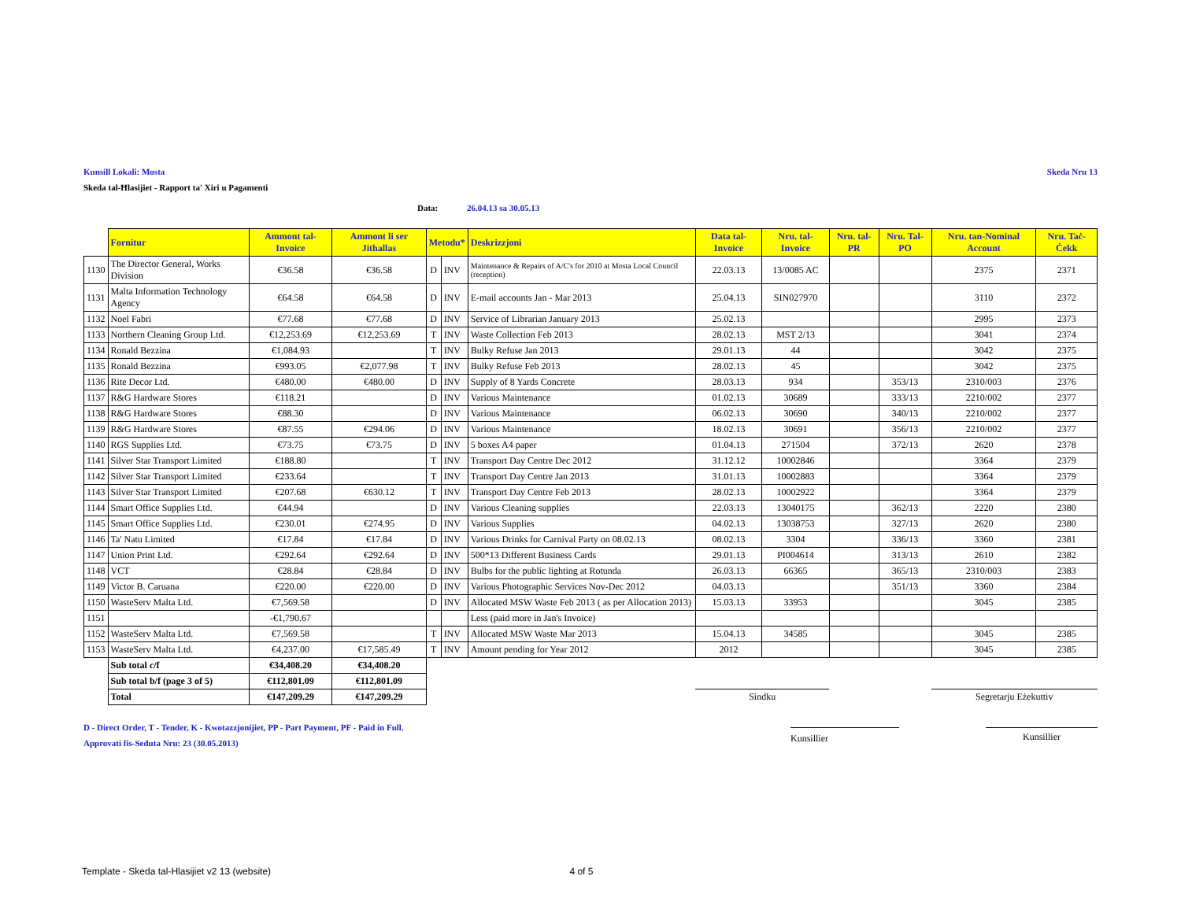Kunsill Lokali: Mosta Skeda Nru 13
Skeda tal-Ħlasijiet - Rapport ta' Xiri u Pagamenti
Data: 26.04.13 sa 30.05.13
| | Fornitur | Ammont tal-Invoice | Ammont li ser Jithallas | Metodu* | | Deskrizzjoni | Data tal-Invoice | Nru. tal-Invoice | Nru. tal-PR | Nru. Tal-PO | Nru. tan-Nominal Account | Nru. Taċ-Ċekk |
| --- | --- | --- | --- | --- | --- | --- | --- | --- | --- | --- | --- | --- |
| 1130 | The Director General, Works Division | €36.58 | €36.58 | D | INV | Maintenance & Repairs of A/C's for 2010 at Mosta Local Council (reception) | 22.03.13 | 13/0085 AC | | | 2375 | 2371 |
| 1131 | Malta Information Technology Agency | €64.58 | €64.58 | D | INV | E-mail accounts Jan - Mar 2013 | 25.04.13 | SIN027970 | | | 3110 | 2372 |
| 1132 | Noel Fabri | €77.68 | €77.68 | D | INV | Service of Librarian January 2013 | 25.02.13 | | | | 2995 | 2373 |
| 1133 | Northern Cleaning Group Ltd. | €12,253.69 | €12,253.69 | T | INV | Waste Collection Feb 2013 | 28.02.13 | MST 2/13 | | | 3041 | 2374 |
| 1134 | Ronald Bezzina | €1,084.93 | | T | INV | Bulky Refuse Jan 2013 | 29.01.13 | 44 | | | 3042 | 2375 |
| 1135 | Ronald Bezzina | €993.05 | €2,077.98 | T | INV | Bulky Refuse Feb 2013 | 28.02.13 | 45 | | | 3042 | 2375 |
| 1136 | Rite Decor Ltd. | €480.00 | €480.00 | D | INV | Supply of 8 Yards Concrete | 28.03.13 | 934 | | 353/13 | 2310/003 | 2376 |
| 1137 | R&G Hardware Stores | €118.21 | | D | INV | Various Maintenance | 01.02.13 | 30689 | | 333/13 | 2210/002 | 2377 |
| 1138 | R&G Hardware Stores | €88.30 | | D | INV | Various Maintenance | 06.02.13 | 30690 | | 340/13 | 2210/002 | 2377 |
| 1139 | R&G Hardware Stores | €87.55 | €294.06 | D | INV | Various Maintenance | 18.02.13 | 30691 | | 356/13 | 2210/002 | 2377 |
| 1140 | RGS Supplies Ltd. | €73.75 | €73.75 | D | INV | 5 boxes A4 paper | 01.04.13 | 271504 | | 372/13 | 2620 | 2378 |
| 1141 | Silver Star Transport Limited | €188.80 | | T | INV | Transport Day Centre Dec 2012 | 31.12.12 | 10002846 | | | 3364 | 2379 |
| 1142 | Silver Star Transport Limited | €233.64 | | T | INV | Transport Day Centre Jan 2013 | 31.01.13 | 10002883 | | | 3364 | 2379 |
| 1143 | Silver Star Transport Limited | €207.68 | €630.12 | T | INV | Transport Day Centre Feb 2013 | 28.02.13 | 10002922 | | | 3364 | 2379 |
| 1144 | Smart Office Supplies Ltd. | €44.94 | | D | INV | Various Cleaning supplies | 22.03.13 | 13040175 | | 362/13 | 2220 | 2380 |
| 1145 | Smart Office Supplies Ltd. | €230.01 | €274.95 | D | INV | Various Supplies | 04.02.13 | 13038753 | | 327/13 | 2620 | 2380 |
| 1146 | Ta' Natu Limited | €17.84 | €17.84 | D | INV | Various Drinks for Carnival Party on 08.02.13 | 08.02.13 | 3304 | | 336/13 | 3360 | 2381 |
| 1147 | Union Print Ltd. | €292.64 | €292.64 | D | INV | 500*13 Different Business Cards | 29.01.13 | PI004614 | | 313/13 | 2610 | 2382 |
| 1148 | VCT | €28.84 | €28.84 | D | INV | Bulbs for the public lighting at Rotunda | 26.03.13 | 66365 | | 365/13 | 2310/003 | 2383 |
| 1149 | Victor B. Caruana | €220.00 | €220.00 | D | INV | Various Photographic Services Nov-Dec 2012 | 04.03.13 | | | 351/13 | 3360 | 2384 |
| 1150 | WasteServ Malta Ltd. | €7,569.58 | | D | INV | Allocated MSW Waste Feb 2013 ( as per Allocation 2013) | 15.03.13 | 33953 | | | 3045 | 2385 |
| 1151 | | -€1,790.67 | | | | Less (paid more in Jan's Invoice) | | | | | | |
| 1152 | WasteServ Malta Ltd. | €7,569.58 | | T | INV | Allocated MSW Waste Mar 2013 | 15.04.13 | 34585 | | | 3045 | 2385 |
| 1153 | WasteServ Malta Ltd. | €4,237.00 | €17,585.49 | T | INV | Amount pending for Year 2012 | 2012 | | | | 3045 | 2385 |
| | Sub total c/f | €34,408.20 | €34,408.20 | | | | | | | | | |
| | Sub total b/f (page 3 of 5) | €112,801.09 | €112,801.09 | | | | | | | | | |
| | Total | €147,209.29 | €147,209.29 | | | | Sindku | | | | Segretarju Eżekuttiv | |
D - Direct Order, T - Tender, K - Kwotazzjonijiet, PP - Part Payment, PF - Paid in Full.
Approvati fis-Seduta Nru: 23 (30.05.2013)
Kunsillier Kunsillier
Template - Skeda tal-Hlasijiet v2 13 (website) 4 of 5